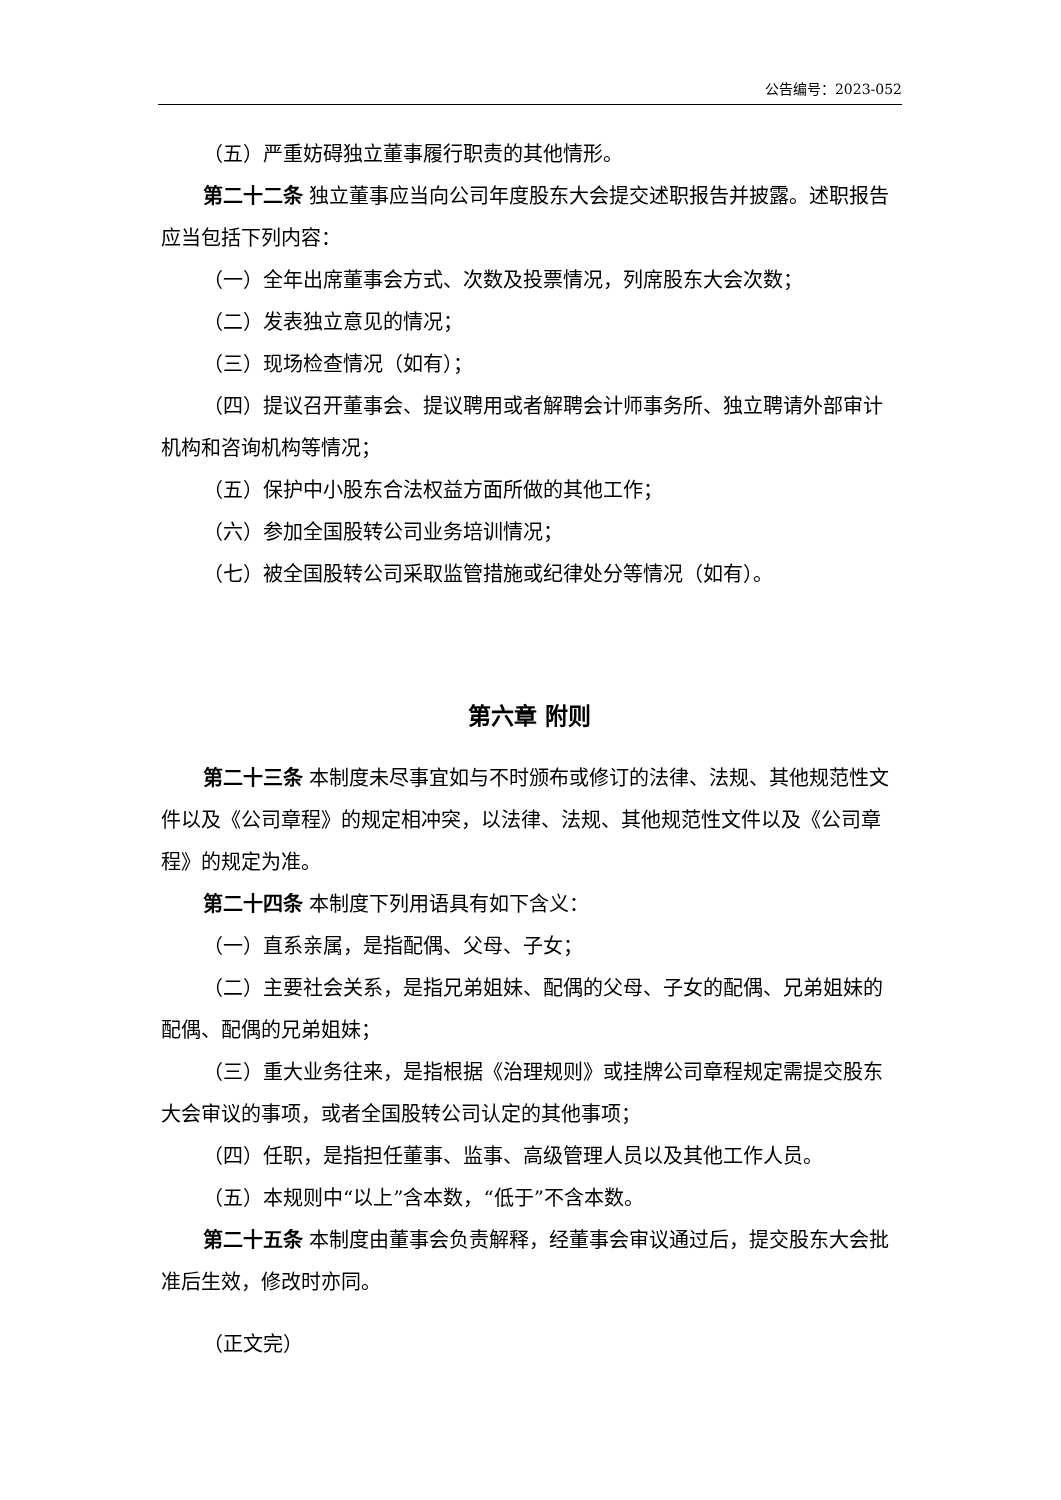公告编号：2023-052
（五）严重妨碍独立董事履行职责的其他情形。
第二十二条 独立董事应当向公司年度股东大会提交述职报告并披露。述职报告应当包括下列内容：
（一）全年出席董事会方式、次数及投票情况，列席股东大会次数；
（二）发表独立意见的情况；
（三）现场检查情况（如有）；
（四）提议召开董事会、提议聘用或者解聘会计师事务所、独立聘请外部审计机构和咨询机构等情况；
（五）保护中小股东合法权益方面所做的其他工作；
（六）参加全国股转公司业务培训情况；
（七）被全国股转公司采取监管措施或纪律处分等情况（如有）。
第六章 附则
第二十三条 本制度未尽事宜如与不时颁布或修订的法律、法规、其他规范性文件以及《公司章程》的规定相冲突，以法律、法规、其他规范性文件以及《公司章程》的规定为准。
第二十四条 本制度下列用语具有如下含义：
（一）直系亲属，是指配偶、父母、子女；
（二）主要社会关系，是指兄弟姐妹、配偶的父母、子女的配偶、兄弟姐妹的配偶、配偶的兄弟姐妹；
（三）重大业务往来，是指根据《治理规则》或挂牌公司章程规定需提交股东大会审议的事项，或者全国股转公司认定的其他事项；
（四）任职，是指担任董事、监事、高级管理人员以及其他工作人员。
（五）本规则中“以上”含本数，“低于”不含本数。
第二十五条 本制度由董事会负责解释，经董事会审议通过后，提交股东大会批准后生效，修改时亦同。
（正文完）